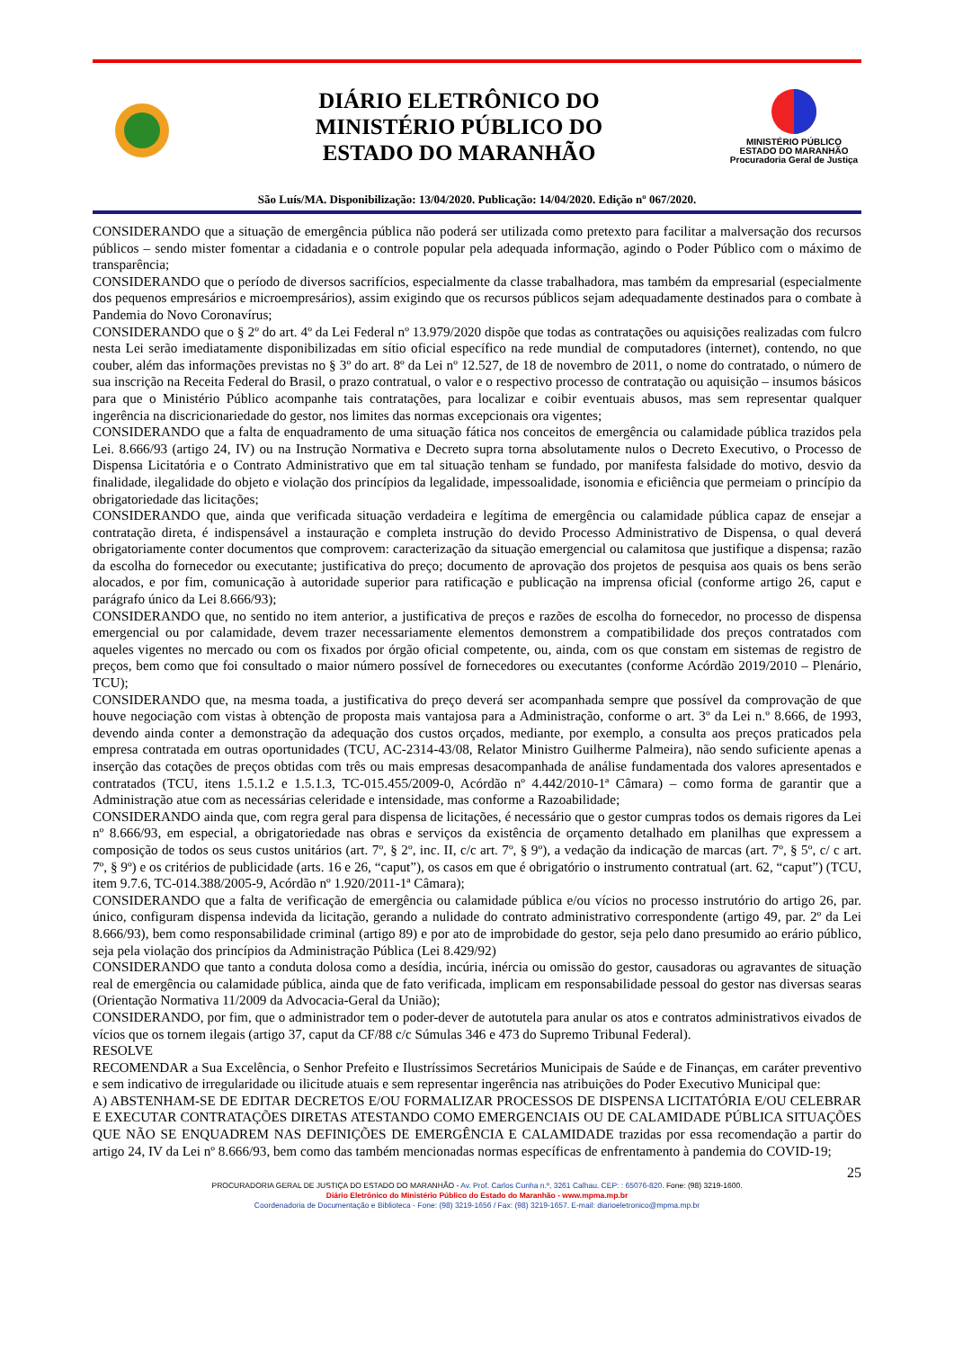DIÁRIO ELETRÔNICO DO
MINISTÉRIO PÚBLICO DO
ESTADO DO MARANHÃO
MINISTÉRIO PÚBLICO
ESTADO DO MARANHÃO
Procuradoria Geral de Justiça
São Luís/MA. Disponibilização: 13/04/2020. Publicação: 14/04/2020. Edição nº 067/2020.
CONSIDERANDO que a situação de emergência pública não poderá ser utilizada como pretexto para facilitar a malversação dos recursos públicos – sendo mister fomentar a cidadania e o controle popular pela adequada informação, agindo o Poder Público com o máximo de transparência;
CONSIDERANDO que o período de diversos sacrifícios, especialmente da classe trabalhadora, mas também da empresarial (especialmente dos pequenos empresários e microempresários), assim exigindo que os recursos públicos sejam adequadamente destinados para o combate à Pandemia do Novo Coronavírus;
CONSIDERANDO que o § 2º do art. 4º da Lei Federal nº 13.979/2020 dispõe que todas as contratações ou aquisições realizadas com fulcro nesta Lei serão imediatamente disponibilizadas em sítio oficial específico na rede mundial de computadores (internet), contendo, no que couber, além das informações previstas no § 3º do art. 8º da Lei nº 12.527, de 18 de novembro de 2011, o nome do contratado, o número de sua inscrição na Receita Federal do Brasil, o prazo contratual, o valor e o respectivo processo de contratação ou aquisição – insumos básicos para que o Ministério Público acompanhe tais contratações, para localizar e coibir eventuais abusos, mas sem representar qualquer ingerência na discricionariedade do gestor, nos limites das normas excepcionais ora vigentes;
CONSIDERANDO que a falta de enquadramento de uma situação fática nos conceitos de emergência ou calamidade pública trazidos pela Lei. 8.666/93 (artigo 24, IV) ou na Instrução Normativa e Decreto supra torna absolutamente nulos o Decreto Executivo, o Processo de Dispensa Licitatória e o Contrato Administrativo que em tal situação tenham se fundado, por manifesta falsidade do motivo, desvio da finalidade, ilegalidade do objeto e violação dos princípios da legalidade, impessoalidade, isonomia e eficiência que permeiam o princípio da obrigatoriedade das licitações;
CONSIDERANDO que, ainda que verificada situação verdadeira e legítima de emergência ou calamidade pública capaz de ensejar a contratação direta, é indispensável a instauração e completa instrução do devido Processo Administrativo de Dispensa, o qual deverá obrigatoriamente conter documentos que comprovem: caracterização da situação emergencial ou calamitosa que justifique a dispensa; razão da escolha do fornecedor ou executante; justificativa do preço; documento de aprovação dos projetos de pesquisa aos quais os bens serão alocados, e por fim, comunicação à autoridade superior para ratificação e publicação na imprensa oficial (conforme artigo 26, caput e parágrafo único da Lei 8.666/93);
CONSIDERANDO que, no sentido no item anterior, a justificativa de preços e razões de escolha do fornecedor, no processo de dispensa emergencial ou por calamidade, devem trazer necessariamente elementos demonstrem a compatibilidade dos preços contratados com aqueles vigentes no mercado ou com os fixados por órgão oficial competente, ou, ainda, com os que constam em sistemas de registro de preços, bem como que foi consultado o maior número possível de fornecedores ou executantes (conforme Acórdão 2019/2010 – Plenário, TCU);
CONSIDERANDO que, na mesma toada, a justificativa do preço deverá ser acompanhada sempre que possível da comprovação de que houve negociação com vistas à obtenção de proposta mais vantajosa para a Administração, conforme o art. 3º da Lei n.º 8.666, de 1993, devendo ainda conter a demonstração da adequação dos custos orçados, mediante, por exemplo, a consulta aos preços praticados pela empresa contratada em outras oportunidades (TCU, AC-2314-43/08, Relator Ministro Guilherme Palmeira), não sendo suficiente apenas a inserção das cotações de preços obtidas com três ou mais empresas desacompanhada de análise fundamentada dos valores apresentados e contratados (TCU, itens 1.5.1.2 e 1.5.1.3, TC-015.455/2009-0, Acórdão nº 4.442/2010-1ª Câmara) – como forma de garantir que a Administração atue com as necessárias celeridade e intensidade, mas conforme a Razoabilidade;
CONSIDERANDO ainda que, com regra geral para dispensa de licitações, é necessário que o gestor cumpras todos os demais rigores da Lei nº 8.666/93, em especial, a obrigatoriedade nas obras e serviços da existência de orçamento detalhado em planilhas que expressem a composição de todos os seus custos unitários (art. 7º, § 2º, inc. II, c/c art. 7º, § 9º), a vedação da indicação de marcas (art. 7º, § 5º, c/ c art. 7º, § 9º) e os critérios de publicidade (arts. 16 e 26, “caput”), os casos em que é obrigatório o instrumento contratual (art. 62, “caput”) (TCU, item 9.7.6, TC-014.388/2005-9, Acórdão nº 1.920/2011-1ª Câmara);
CONSIDERANDO que a falta de verificação de emergência ou calamidade pública e/ou vícios no processo instrutório do artigo 26, par. único, configuram dispensa indevida da licitação, gerando a nulidade do contrato administrativo correspondente (artigo 49, par. 2º da Lei 8.666/93), bem como responsabilidade criminal (artigo 89) e por ato de improbidade do gestor, seja pelo dano presumido ao erário público, seja pela violação dos princípios da Administração Pública (Lei 8.429/92)
CONSIDERANDO que tanto a conduta dolosa como a desídia, incúria, inércia ou omissão do gestor, causadoras ou agravantes de situação real de emergência ou calamidade pública, ainda que de fato verificada, implicam em responsabilidade pessoal do gestor nas diversas searas (Orientação Normativa 11/2009 da Advocacia-Geral da União);
CONSIDERANDO, por fim, que o administrador tem o poder-dever de autotutela para anular os atos e contratos administrativos eivados de vícios que os tornem ilegais (artigo 37, caput da CF/88 c/c Súmulas 346 e 473 do Supremo Tribunal Federal).
RESOLVE
RECOMENDAR a Sua Excelência, o Senhor Prefeito e Ilustríssimos Secretários Municipais de Saúde e de Finanças, em caráter preventivo e sem indicativo de irregularidade ou ilicitude atuais e sem representar ingerência nas atribuições do Poder Executivo Municipal que:
A) ABSTENHAM-SE DE EDITAR DECRETOS E/OU FORMALIZAR PROCESSOS DE DISPENSA LICITATÓRIA E/OU CELEBRAR E EXECUTAR CONTRATAÇÕES DIRETAS ATESTANDO COMO EMERGENCIAIS OU DE CALAMIDADE PÚBLICA SITUAÇÕES QUE NÃO SE ENQUADREM NAS DEFINIÇÕES DE EMERGÊNCIA E CALAMIDADE trazidas por essa recomendação a partir do artigo 24, IV da Lei nº 8.666/93, bem como das também mencionadas normas específicas de enfrentamento à pandemia do COVID-19;
25
PROCURADORIA GERAL DE JUSTIÇA DO ESTADO DO MARANHÃO - Av. Prof. Carlos Cunha n.º, 3261 Calhau. CEP: : 65076-820. Fone: (98) 3219-1600.
Diário Eletrônico do Ministério Público do Estado do Maranhão - www.mpma.mp.br
Coordenadoria de Documentação e Biblioteca - Fone: (98) 3219-1656 / Fax: (98) 3219-1657. E-mail: diarioeletronico@mpma.mp.br